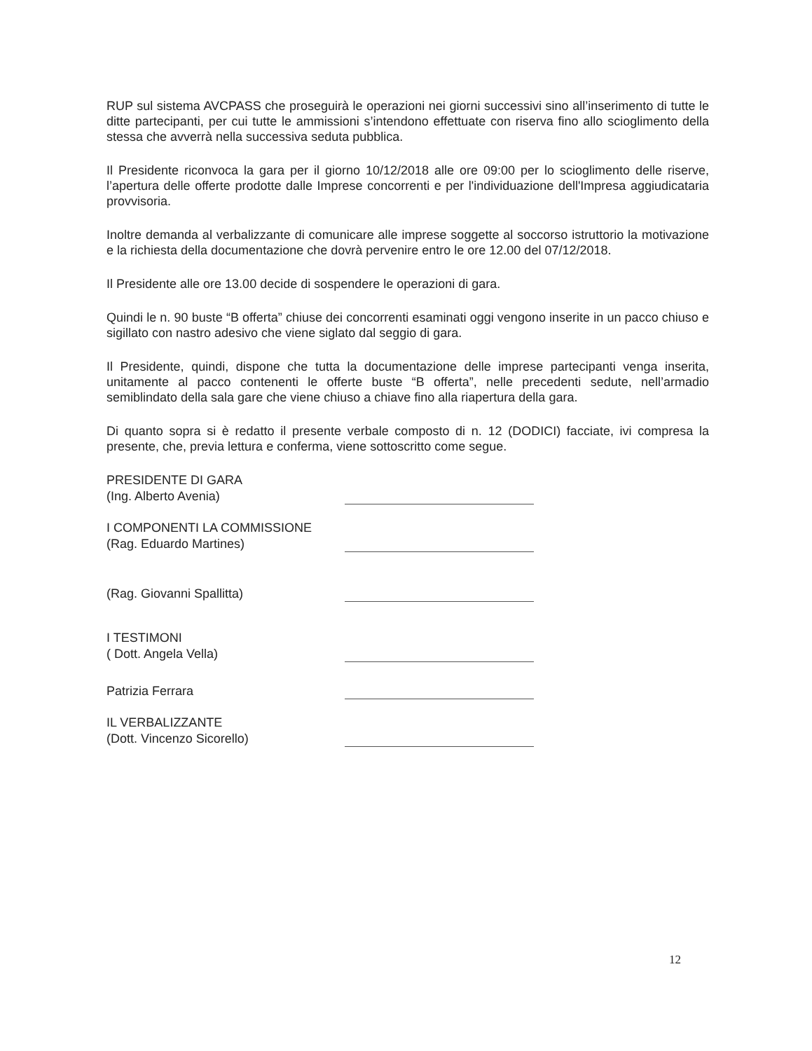RUP sul sistema AVCPASS che proseguirà le operazioni nei giorni successivi sino all’inserimento di tutte le ditte partecipanti, per cui tutte le ammissioni s’intendono effettuate con riserva fino allo scioglimento della stessa che avverrà nella successiva seduta pubblica.
Il Presidente riconvoca la gara per il giorno 10/12/2018 alle ore 09:00 per lo scioglimento delle riserve, l’apertura delle offerte prodotte dalle Imprese concorrenti e per l'individuazione dell'Impresa aggiudicataria provvisoria.
Inoltre demanda al verbalizzante di comunicare alle imprese soggette al soccorso istruttorio la motivazione e la richiesta della documentazione che dovrà pervenire entro le ore 12.00 del 07/12/2018.
Il Presidente alle ore 13.00 decide di sospendere le operazioni di gara.
Quindi le n. 90 buste “B offerta” chiuse dei concorrenti esaminati oggi vengono inserite in un pacco chiuso e sigillato con nastro adesivo che viene siglato dal seggio di gara.
Il Presidente, quindi, dispone che tutta la documentazione delle imprese partecipanti venga inserita, unitamente al pacco contenenti le offerte buste “B offerta”, nelle precedenti sedute, nell’armadio semiblindato della sala gare che viene chiuso a chiave fino alla riapertura della gara.
Di quanto sopra si è redatto il presente verbale composto di n. 12 (DODICI) facciate, ivi compresa la presente, che, previa lettura e conferma, viene sottoscritto come segue.
PRESIDENTE DI GARA
(Ing. Alberto Avenia)
I COMPONENTI LA COMMISSIONE
(Rag. Eduardo Martines)
(Rag. Giovanni Spallitta)
I TESTIMONI
( Dott. Angela Vella)
Patrizia Ferrara
IL VERBALIZZANTE
(Dott. Vincenzo Sicorello)
12